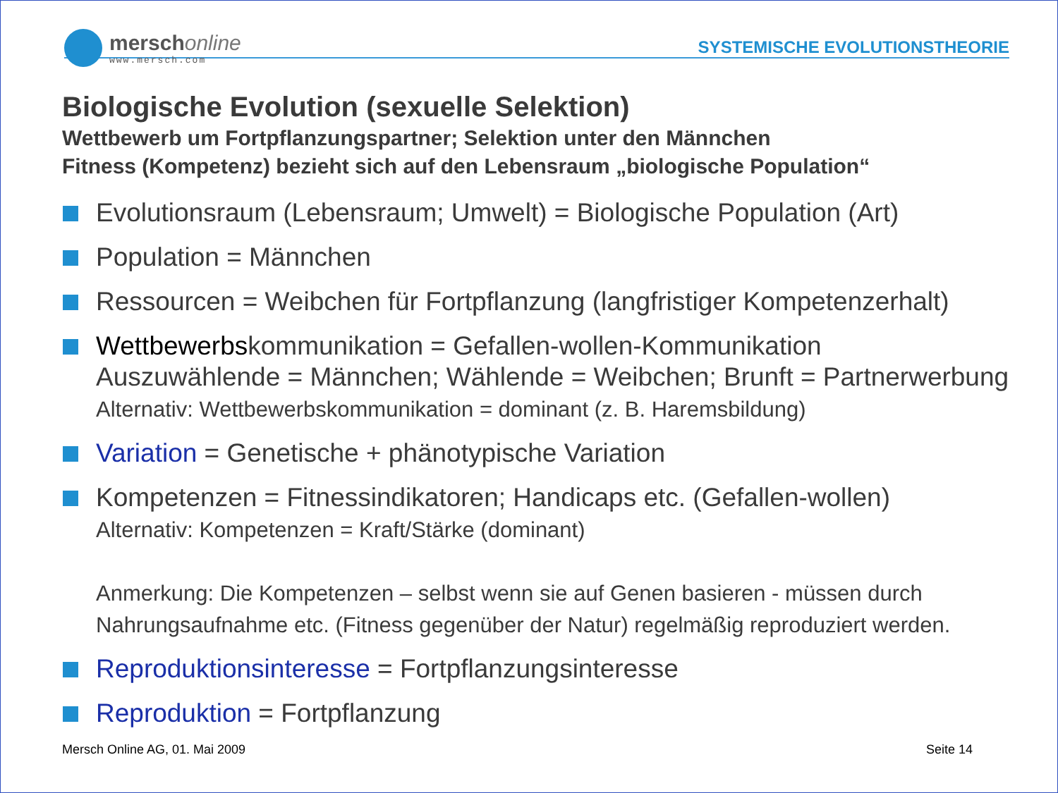merschonline
www.mersch.com
SYSTEMISCHE EVOLUTIONSTHEORIE
Biologische Evolution (sexuelle Selektion)
Wettbewerb um Fortpflanzungspartner; Selektion unter den Männchen
Fitness (Kompetenz) bezieht sich auf den Lebensraum „biologische Population“
Evolutionsraum (Lebensraum; Umwelt) = Biologische Population (Art)
Population = Männchen
Ressourcen = Weibchen für Fortpflanzung (langfristiger Kompetenzerhalt)
Wettbewerbskommunikation = Gefallen-wollen-Kommunikation
Auszuwählende = Männchen; Wählende = Weibchen; Brunft = Partnerwerbung
Alternativ: Wettbewerbskommunikation = dominant (z. B. Haremsbildung)
Variation = Genetische + phänotypische Variation
Kompetenzen = Fitnessindikatoren; Handicaps etc. (Gefallen-wollen)
Alternativ: Kompetenzen = Kraft/Stärke (dominant)
Anmerkung: Die Kompetenzen – selbst wenn sie auf Genen basieren - müssen durch Nahrungsaufnahme etc. (Fitness gegenüber der Natur) regelmäßig reproduziert werden.
Reproduktionsinteresse = Fortpflanzungsinteresse
Reproduktion = Fortpflanzung
Mersch Online AG, 01. Mai 2009 Seite 14